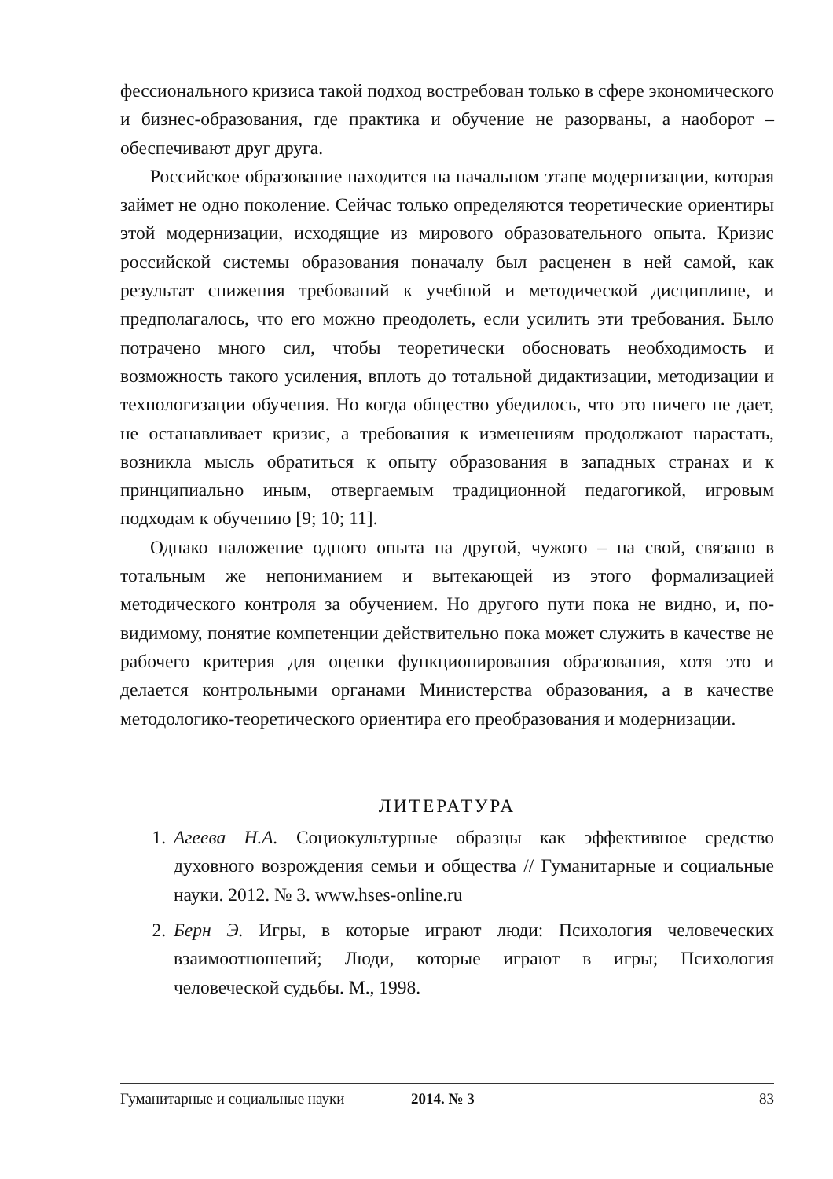фессионального кризиса такой подход востребован только в сфере экономического и бизнес-образования, где практика и обучение не разорваны, а наоборот – обеспечивают друг друга.
Российское образование находится на начальном этапе модернизации, которая займет не одно поколение. Сейчас только определяются теоретические ориентиры этой модернизации, исходящие из мирового образовательного опыта. Кризис российской системы образования поначалу был расценен в ней самой, как результат снижения требований к учебной и методической дисциплине, и предполагалось, что его можно преодолеть, если усилить эти требования. Было потрачено много сил, чтобы теоретически обосновать необходимость и возможность такого усиления, вплоть до тотальной дидактизации, методизации и технологизации обучения. Но когда общество убедилось, что это ничего не дает, не останавливает кризис, а требования к изменениям продолжают нарастать, возникла мысль обратиться к опыту образования в западных странах и к принципиально иным, отвергаемым традиционной педагогикой, игровым подходам к обучению [9; 10; 11].
Однако наложение одного опыта на другой, чужого – на свой, связано в тотальным же непониманием и вытекающей из этого формализацией методического контроля за обучением. Но другого пути пока не видно, и, по-видимому, понятие компетенции действительно пока может служить в качестве не рабочего критерия для оценки функционирования образования, хотя это и делается контрольными органами Министерства образования, а в качестве методологико-теоретического ориентира его преобразования и модернизации.
ЛИТЕРАТУРА
1. Агеева Н.А. Социокультурные образцы как эффективное средство духовного возрождения семьи и общества // Гуманитарные и социальные науки. 2012. № 3. www.hses-online.ru
2. Берн Э. Игры, в которые играют люди: Психология человеческих взаимоотношений; Люди, которые играют в игры; Психология человеческой судьбы. М., 1998.
Гуманитарные и социальные науки 2014. № 3 83